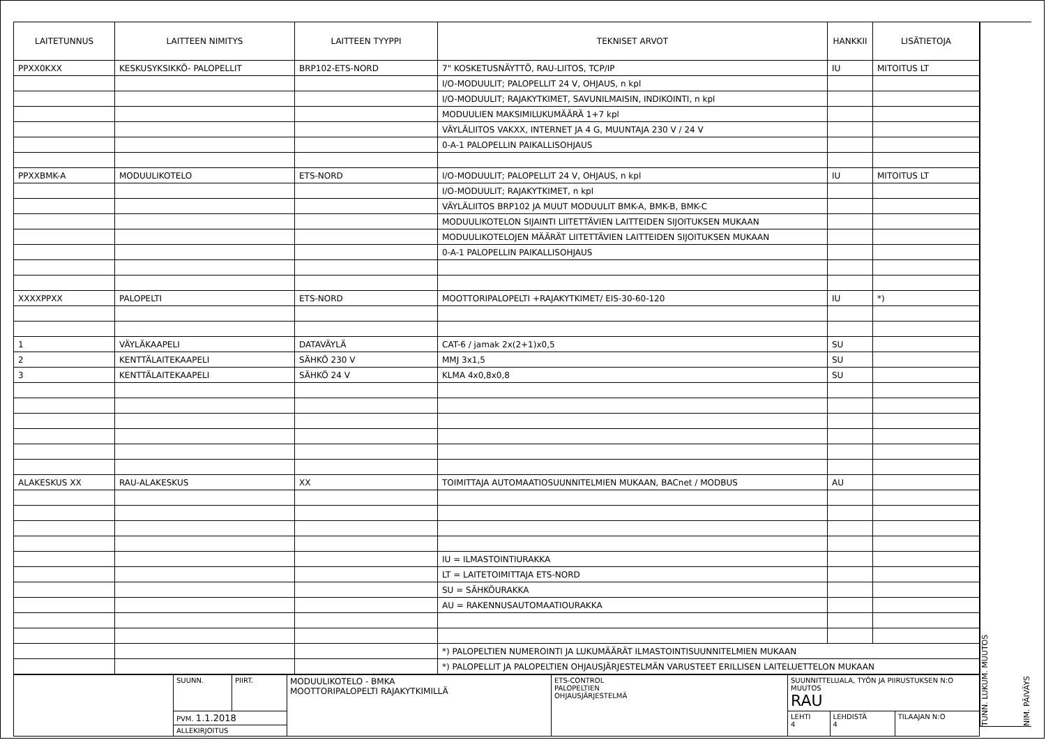| LAITETUNNUS | LAITTEEN NIMITYS | LAITTEEN TYYPPI | TEKNISET ARVOT | HANKKII | LISÄTIETOJA |
| --- | --- | --- | --- | --- | --- |
| PPXX0KXX | KESKUSYKSIKKÖ- PALOPELLIT | BRP102-ETS-NORD | 7" KOSKETUSNÄYTTÖ, RAU-LIITOS, TCP/IP | IU | MITOITUS LT |
| | | | I/O-MODUULIT; PALOPELLIT 24 V, OHJAUS, n kpl | | |
| | | | I/O-MODUULIT; RAJAKYTKIMET, SAVUNILMAISIN, INDIKOINTI, n kpl | | |
| | | | MODUULIEN MAKSIMILUKUMÄÄRÄ 1+7 kpl | | |
| | | | VÄYLÄLIITOS VAKXX, INTERNET JA 4 G, MUUNTAJA 230 V / 24 V | | |
| | | | 0-A-1 PALOPELLIN PAIKALLISOHJAUS | | |
| PPXXBMK-A | MODUULIKOTELO | ETS-NORD | I/O-MODUULIT; PALOPELLIT 24 V, OHJAUS, n kpl | IU | MITOITUS LT |
| | | | I/O-MODUULIT; RAJAKYTKIMET, n kpl | | |
| | | | VÄYLÄLIITOS BRP102 JA MUUT MODUULIT BMK-A, BMK-B, BMK-C | | |
| | | | MODUULIKOTELON SIJAINTI LIITETTÄVIEN LAITTEIDEN SIJOITUKSEN MUKAAN | | |
| | | | MODUULIKOTELOJEN MÄÄRÄT LIITETTÄVIEN LAITTEIDEN SIJOITUKSEN MUKAAN | | |
| | | | 0-A-1 PALOPELLIN PAIKALLISOHJAUS | | |
| XXXXPPXX | PALOPELTI | ETS-NORD | MOOTTORIPALOPELTI +RAJAKYTKIMET/ EIS-30-60-120 | IU | *) |
| 1 | VÄYLÄKAAPELI | DATAVÄYLÄ | CAT-6 / jamak 2x(2+1)x0,5 | SU | |
| 2 | KENTTÄLAITEKAAPELI | SÄHKÖ 230 V | MMJ 3x1,5 | SU | |
| 3 | KENTTÄLAITEKAAPELI | SÄHKÖ 24 V | KLMA 4x0,8x0,8 | SU | |
| ALAKESKUS XX | RAU-ALAKESKUS | XX | TOIMITTAJA AUTOMAATIOSUUNNITELMIEN MUKAAN, BACnet / MODBUS | AU | |
| | | | IU = ILMASTOINTIURAKKA | | |
| | | | LT = LAITETOIMITTAJA ETS-NORD | | |
| | | | SU = SÄHKÖURAKKA | | |
| | | | AU = RAKENNUSAUTOMAATIOURAKKA | | |
| | | | *) PALOPELTIEN NUMEROINTI JA LUKUMÄÄRÄT ILMASTOINTISUUNNITELMIEN MUKAAN | | |
| | | | *) PALOPELLIT JA PALOPELTIEN OHJAUSJÄRJESTELMÄN VARUSTEET ERILLISEN LAITELUETTELON MUKAAN | | |
| | SUUNN. | PIIRT. | MODUULIKOTELO - BMKA MOOTTORIPALOPELTI RAJAKYTKIMILLÄ | ETS-CONTROL PALOPELTIEN OHJAUSJÄRJESTELMÄ | SUUNNITTELUALA, TYÖN JA PIIRUSTUKSEN N:O MUUTOS RAU | | |
| | PVM. 1.1.2018 | | | | LEHTI 4 | LEHDISTÄ 4 | TILAAJAN N:O |
| | ALLEKIRJOITUS | | | | | | |
TUNN. LUKUM. MUUTOS
NIM. PÄIVÄYS